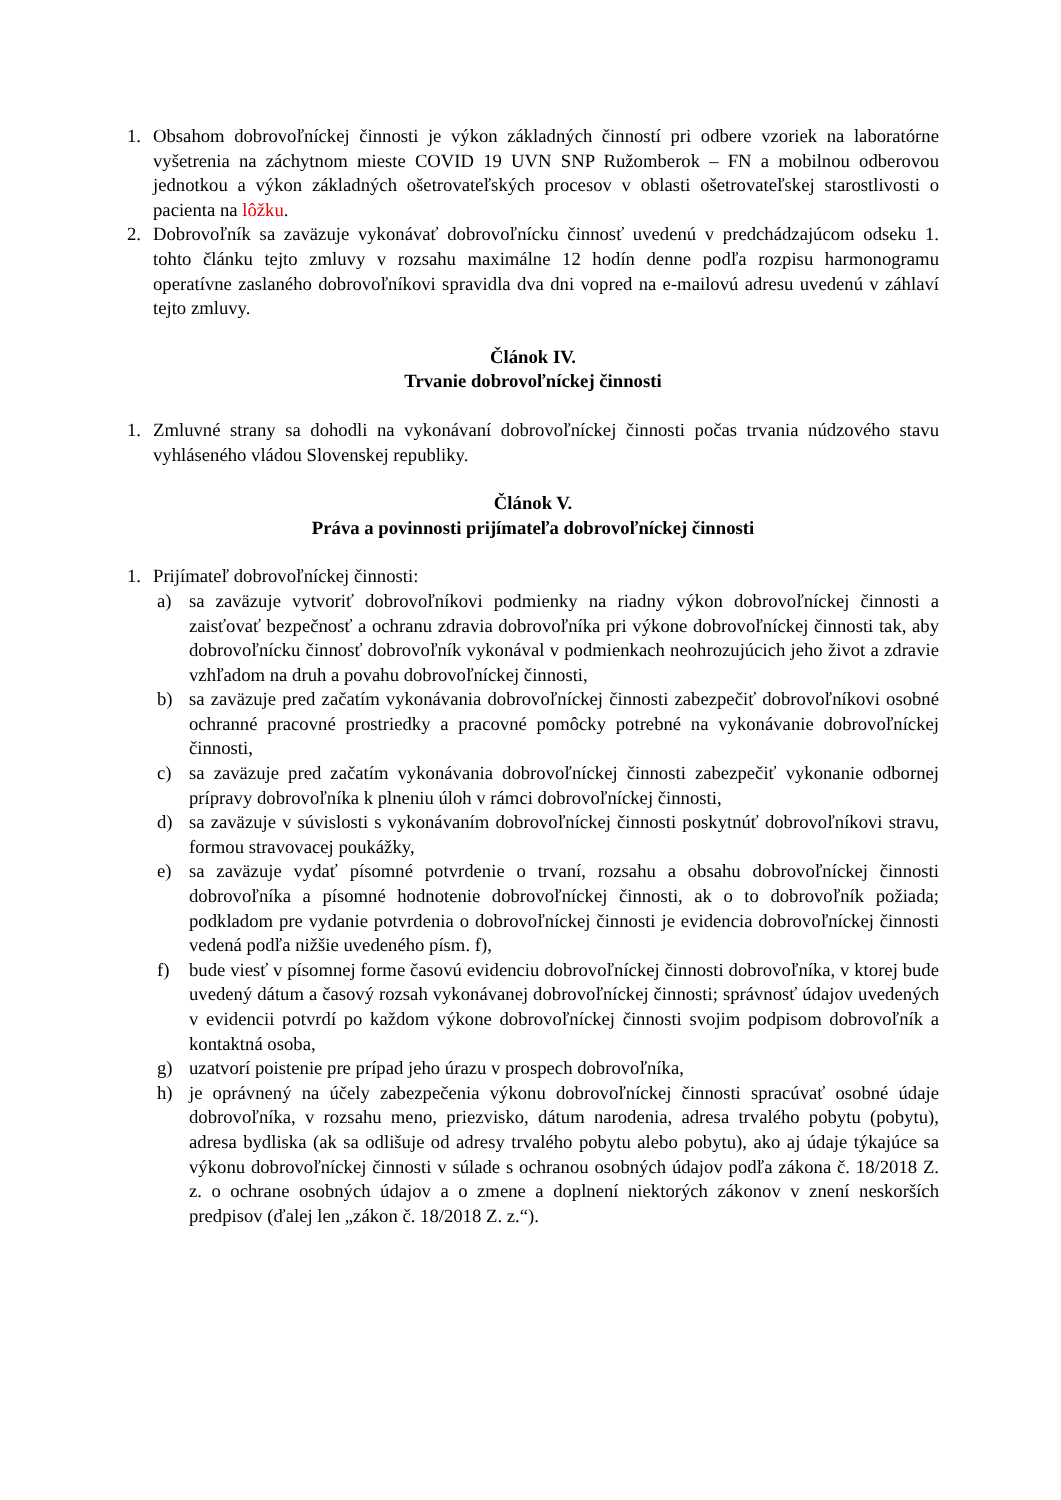1. Obsahom dobrovoľníckej činnosti je výkon základných činností pri odbere vzoriek na laboratórne vyšetrenia na záchytnom mieste COVID 19 UVN SNP Ružomberok – FN a mobilnou odberovou jednotkou a výkon základných ošetrovateľských procesov v oblasti ošetrovateľskej starostlivosti o pacienta na lôžku.
2. Dobrovoľník sa zaväzuje vykonávať dobrovoľnícku činnosť uvedenú v predchádzajúcom odseku 1. tohto článku tejto zmluvy v rozsahu maximálne 12 hodín denne podľa rozpisu harmonogramu operatívne zaslaného dobrovoľníkovi spravidla dva dni vopred na e-mailovú adresu uvedenú v záhlaví tejto zmluvy.
Článok IV.
Trvanie dobrovoľníckej činnosti
1. Zmluvné strany sa dohodli na vykonávaní dobrovoľníckej činnosti počas trvania núdzového stavu vyhláseného vládou Slovenskej republiky.
Článok V.
Práva a povinnosti prijímateľa dobrovoľníckej činnosti
1. Prijímateľ dobrovoľníckej činnosti:
a) sa zaväzuje vytvoriť dobrovoľníkovi podmienky na riadny výkon dobrovoľníckej činnosti a zaisťovať bezpečnosť a ochranu zdravia dobrovoľníka pri výkone dobrovoľníckej činnosti tak, aby dobrovoľnícku činnosť dobrovoľník vykonával v podmienkach neohrozujúcich jeho život a zdravie vzhľadom na druh a povahu dobrovoľníckej činnosti,
b) sa zaväzuje pred začatím vykonávania dobrovoľníckej činnosti zabezpečiť dobrovoľníkovi osobné ochranné pracovné prostriedky a pracovné pomôcky potrebné na vykonávanie dobrovoľníckej činnosti,
c) sa zaväzuje pred začatím vykonávania dobrovoľníckej činnosti zabezpečiť vykonanie odbornej prípravy dobrovoľníka k plneniu úloh v rámci dobrovoľníckej činnosti,
d) sa zaväzuje v súvislosti s vykonávaním dobrovoľníckej činnosti poskytnúť dobrovoľníkovi stravu, formou stravovacej poukážky,
e) sa zaväzuje vydať písomné potvrdenie o trvaní, rozsahu a obsahu dobrovoľníckej činnosti dobrovoľníka a písomné hodnotenie dobrovoľníckej činnosti, ak o to dobrovoľník požiada; podkladom pre vydanie potvrdenia o dobrovoľníckej činnosti je evidencia dobrovoľníckej činnosti vedená podľa nižšie uvedeného písm. f),
f) bude viesť v písomnej forme časovú evidenciu dobrovoľníckej činnosti dobrovoľníka, v ktorej bude uvedený dátum a časový rozsah vykonávanej dobrovoľníckej činnosti; správnosť údajov uvedených v evidencii potvrdí po každom výkone dobrovoľníckej činnosti svojim podpisom dobrovoľník a kontaktná osoba,
g) uzatvorí poistenie pre prípad jeho úrazu v prospech dobrovoľníka,
h) je oprávnený na účely zabezpečenia výkonu dobrovoľníckej činnosti spracúvať osobné údaje dobrovoľníka, v rozsahu meno, priezvisko, dátum narodenia, adresa trvalého pobytu (pobytu), adresa bydliska (ak sa odlišuje od adresy trvalého pobytu alebo pobytu), ako aj údaje týkajúce sa výkonu dobrovoľníckej činnosti v súlade s ochranou osobných údajov podľa zákona č. 18/2018 Z. z. o ochrane osobných údajov a o zmene a doplnení niektorých zákonov v znení neskorších predpisov (ďalej len „zákon č. 18/2018 Z. z.“).